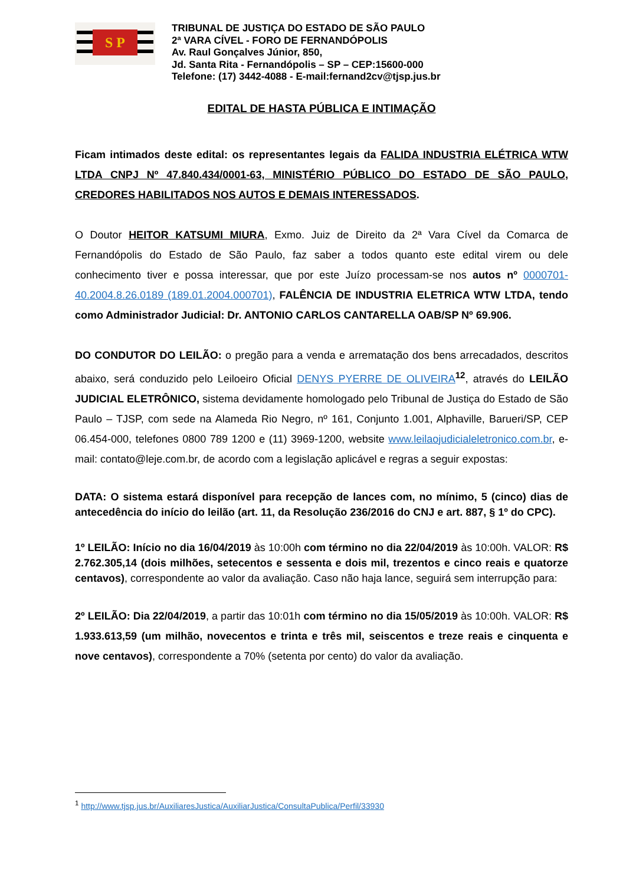S P
TRIBUNAL DE JUSTIÇA DO ESTADO DE SÃO PAULO
2ª VARA CÍVEL - FORO DE FERNANDÓPOLIS
Av. Raul Gonçalves Júnior, 850,
Jd. Santa Rita - Fernandópolis – SP – CEP:15600-000
Telefone: (17) 3442-4088 - E-mail:fernand2cv@tjsp.jus.br
EDITAL DE HASTA PÚBLICA E INTIMAÇÃO
Ficam intimados deste edital: os representantes legais da FALIDA INDUSTRIA ELÉTRICA WTW LTDA CNPJ Nº 47.840.434/0001-63, MINISTÉRIO PÚBLICO DO ESTADO DE SÃO PAULO, CREDORES HABILITADOS NOS AUTOS E DEMAIS INTERESSADOS.
O Doutor HEITOR KATSUMI MIURA, Exmo. Juiz de Direito da 2ª Vara Cível da Comarca de Fernandópolis do Estado de São Paulo, faz saber a todos quanto este edital virem ou dele conhecimento tiver e possa interessar, que por este Juízo processam-se nos autos nº 0000701-40.2004.8.26.0189 (189.01.2004.000701), FALÊNCIA DE INDUSTRIA ELETRICA WTW LTDA, tendo como Administrador Judicial: Dr. ANTONIO CARLOS CANTARELLA OAB/SP Nº 69.906.
DO CONDUTOR DO LEILÃO: o pregão para a venda e arrematação dos bens arrecadados, descritos abaixo, será conduzido pelo Leiloeiro Oficial DENYS PYERRE DE OLIVEIRA<sup>12</sup>, através do LEILÃO JUDICIAL ELETRÔNICO, sistema devidamente homologado pelo Tribunal de Justiça do Estado de São Paulo – TJSP, com sede na Alameda Rio Negro, nº 161, Conjunto 1.001, Alphaville, Barueri/SP, CEP 06.454-000, telefones 0800 789 1200 e (11) 3969-1200, website www.leilaojudicialeletronico.com.br, e-mail: contato@leje.com.br, de acordo com a legislação aplicável e regras a seguir expostas:
DATA: O sistema estará disponível para recepção de lances com, no mínimo, 5 (cinco) dias de antecedência do início do leilão (art. 11, da Resolução 236/2016 do CNJ e art. 887, § 1º do CPC).
1º LEILÃO: Início no dia 16/04/2019 às 10:00h com término no dia 22/04/2019 às 10:00h. VALOR: R$ 2.762.305,14 (dois milhões, setecentos e sessenta e dois mil, trezentos e cinco reais e quatorze centavos), correspondente ao valor da avaliação. Caso não haja lance, seguirá sem interrupção para:
2º LEILÃO: Dia 22/04/2019, a partir das 10:01h com término no dia 15/05/2019 às 10:00h. VALOR: R$ 1.933.613,59 (um milhão, novecentos e trinta e três mil, seiscentos e treze reais e cinquenta e nove centavos), correspondente a 70% (setenta por cento) do valor da avaliação.
<sup>1</sup> http://www.tjsp.jus.br/AuxiliaresJustica/AuxiliarJustica/ConsultaPublica/Perfil/33930